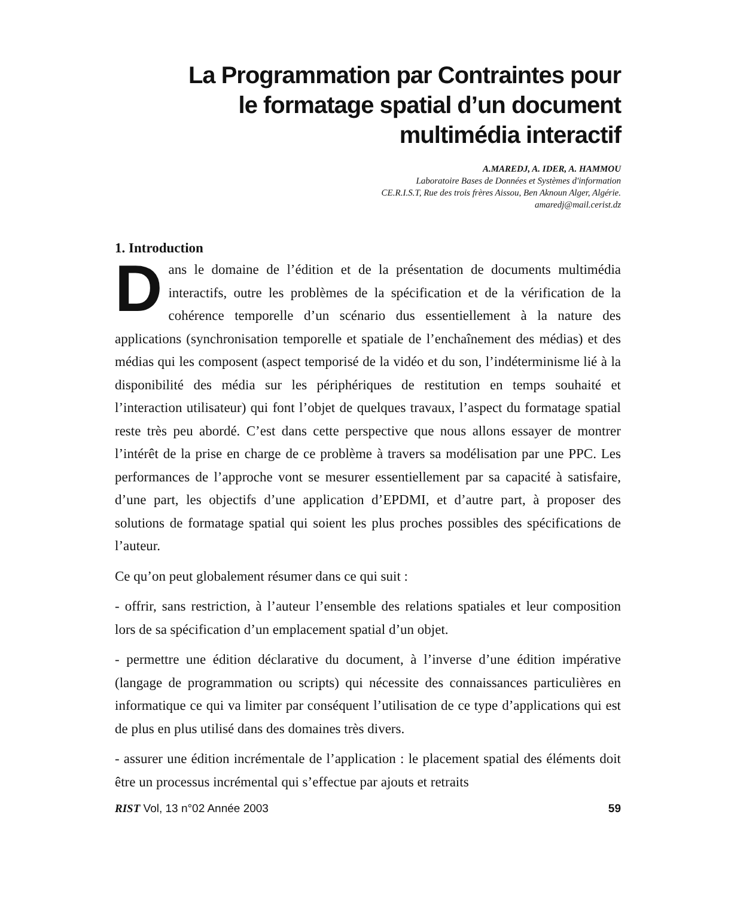La Programmation par Contraintes pour
le formatage spatial d’un document
multimédia interactif
A.MAREDJ, A. IDER, A. HAMMOU
Laboratoire Bases de Données et Systèmes d'information
CE.R.I.S.T, Rue des trois frères Aissou, Ben Aknoun Alger, Algérie.
amaredj@mail.cerist.dz
1. Introduction
Dans le domaine de l’édition et de la présentation de documents multimédia interactifs, outre les problèmes de la spécification et de la vérification de la cohérence temporelle d’un scénario dus essentiellement à la nature des applications (synchronisation temporelle et spatiale de l’enchaînement des médias) et des médias qui les composent (aspect temporisé de la vidéo et du son, l’indéterminisme lié à la disponibilité des média sur les périphériques de restitution en temps souhaité et l’interaction utilisateur) qui font l’objet de quelques travaux, l’aspect du formatage spatial reste très peu abordé. C’est dans cette perspective que nous allons essayer de montrer l’intérêt de la prise en charge de ce problème à travers sa modélisation par une PPC. Les performances de l’approche vont se mesurer essentiellement par sa capacité à satisfaire, d’une part, les objectifs d’une application d’EPDMI, et d’autre part, à proposer des solutions de formatage spatial qui soient les plus proches possibles des spécifications de l’auteur.
Ce qu’on peut globalement résumer dans ce qui suit :
- offrir, sans restriction, à l’auteur l’ensemble des relations spatiales et leur composition lors de sa spécification d’un emplacement spatial d’un objet.
- permettre une édition déclarative du document, à l’inverse d’une édition impérative (langage de programmation ou scripts) qui nécessite des connaissances particulières en informatique ce qui va limiter par conséquent l’utilisation de ce type d’applications qui est de plus en plus utilisé dans des domaines très divers.
- assurer une édition incrémentale de l’application : le placement spatial des éléments doit être un processus incrémental qui s’effectue par ajouts et retraits
RIST Vol, 13 n°02 Année 2003 59